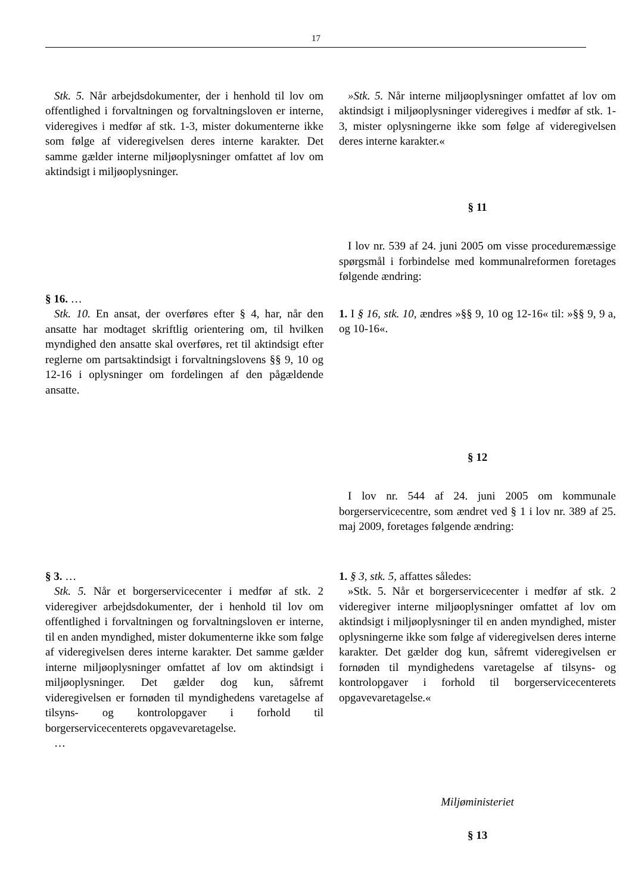17
Stk. 5. Når arbejdsdokumenter, der i henhold til lov om offentlighed i forvaltningen og forvaltningsloven er interne, videregives i medfør af stk. 1-3, mister dokumenterne ikke som følge af videregivelsen deres interne karakter. Det samme gælder interne miljøoplysninger omfattet af lov om aktindsigt i miljøoplysninger.
»Stk. 5. Når interne miljøoplysninger omfattet af lov om aktindsigt i miljøoplysninger videregives i medfør af stk. 1-3, mister oplysningerne ikke som følge af videregivelsen deres interne karakter.«
§ 11
I lov nr. 539 af 24. juni 2005 om visse proceduremæssige spørgsmål i forbindelse med kommunalreformen foretages følgende ændring:
§ 16. …
Stk. 10. En ansat, der overføres efter § 4, har, når den ansatte har modtaget skriftlig orientering om, til hvilken myndighed den ansatte skal overføres, ret til aktindsigt efter reglerne om partsaktindsigt i forvaltningslovens §§ 9, 10 og 12-16 i oplysninger om fordelingen af den pågældende ansatte.
1. I § 16, stk. 10, ændres »§§ 9, 10 og 12-16« til: »§§ 9, 9 a, og 10-16«.
§ 12
I lov nr. 544 af 24. juni 2005 om kommunale borgerservicecentre, som ændret ved § 1 i lov nr. 389 af 25. maj 2009, foretages følgende ændring:
§ 3. …
Stk. 5. Når et borgerservicecenter i medfør af stk. 2 videregiver arbejdsdokumenter, der i henhold til lov om offentlighed i forvaltningen og forvaltningsloven er interne, til en anden myndighed, mister dokumenterne ikke som følge af videregivelsen deres interne karakter. Det samme gælder interne miljøoplysninger omfattet af lov om aktindsigt i miljøoplysninger. Det gælder dog kun, såfremt videregivelsen er fornøden til myndighedens varetagelse af tilsyns- og kontrolopgaver i forhold til borgerservicecenterets opgavevaretagelse.
…
1. § 3, stk. 5, affattes således:
»Stk. 5. Når et borgerservicecenter i medfør af stk. 2 videregiver interne miljøoplysninger omfattet af lov om aktindsigt i miljøoplysninger til en anden myndighed, mister oplysningerne ikke som følge af videregivelsen deres interne karakter. Det gælder dog kun, såfremt videregivelsen er fornøden til myndighedens varetagelse af tilsyns- og kontrolopgaver i forhold til borgerservicecenterets opgavevaretagelse.«
Miljøministeriet
§ 13